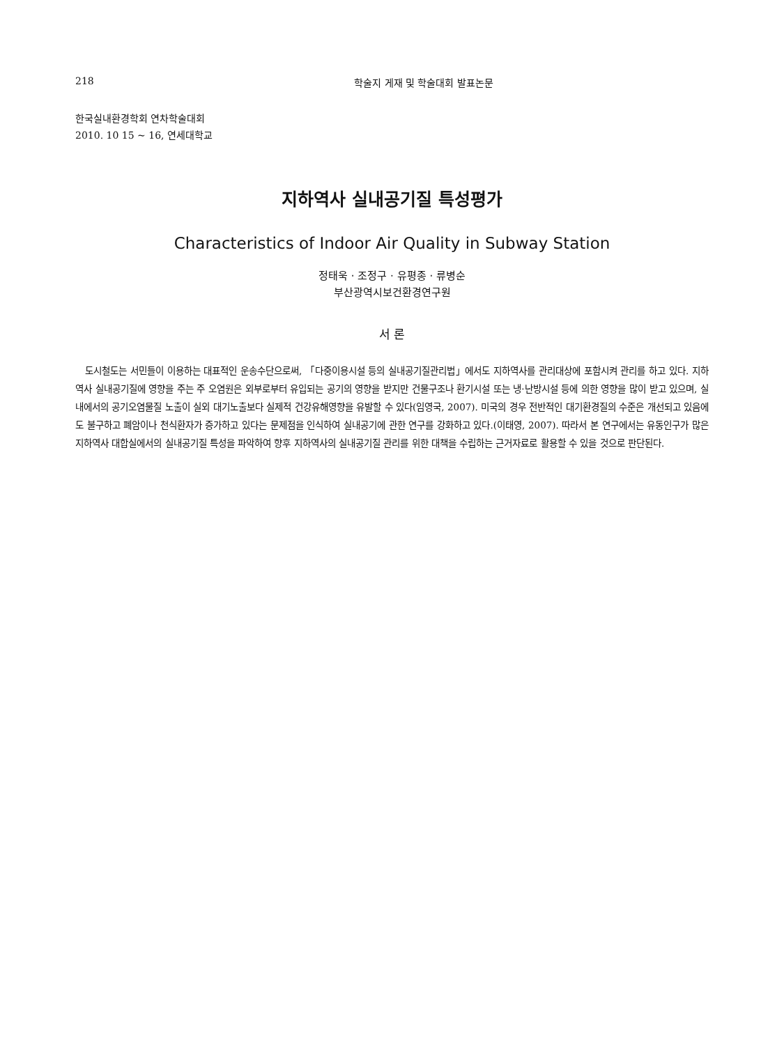218 학술지 게재 및 학술대회 발표논문
한국실내환경학회 연차학술대회
2010. 10 15 ~ 16, 연세대학교
지하역사 실내공기질 특성평가
Characteristics of Indoor Air Quality in Subway Station
정태욱 · 조정구 · 유평종 · 류병순
부산광역시보건환경연구원
서 론
도시철도는 서민들이 이용하는 대표적인 운송수단으로써, 「다중이용시설 등의 실내공기질관리법」에서도 지하역사를 관리대상에 포함시켜 관리를 하고 있다. 지하역사 실내공기질에 영향을 주는 주 오염원은 외부로부터 유입되는 공기의 영향을 받지만 건물구조나 환기시설 또는 냉·난방시설 등에 의한 영향을 많이 받고 있으며, 실내에서의 공기오염물질 노출이 실외 대기노출보다 실제적 건강유해영향을 유발할 수 있다(임영국, 2007). 미국의 경우 전반적인 대기환경질의 수준은 개선되고 있음에도 불구하고 폐암이나 천식환자가 증가하고 있다는 문제점을 인식하여 실내공기에 관한 연구를 강화하고 있다.(이태영, 2007). 따라서 본 연구에서는 유동인구가 많은 지하역사 대합실에서의 실내공기질 특성을 파악하여 향후 지하역사의 실내공기질 관리를 위한 대책을 수립하는 근거자료로 활용할 수 있을 것으로 판단된다.